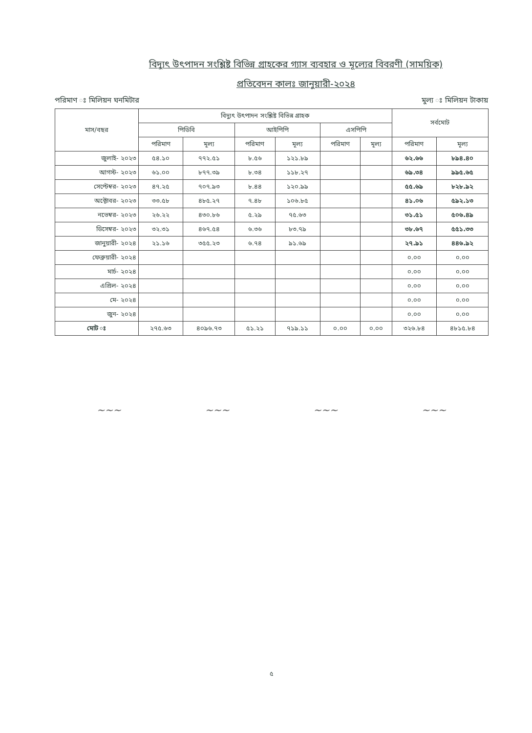বিদ্যুৎ উৎপাদন সংশ্লিষ্ট বিভিন্ন গ্রাহকের গ্যাস ব্যবহার ও মূল্যের বিবরণী (সাময়িক)
প্রতিবেদন কালঃ জানুয়ারী-২০২৪
পরিমাণ ঃ মিলিয়ন ঘনমিটার মুল্য ঃ মিলিয়ন টাকায়
| মাস/বছর | বিদ্যুৎ উৎপাদন সংশ্লিষ্ট বিভিন্ন গ্রাহক | | | | | | সর্বমোট | |
| --- | --- | --- | --- | --- | --- | --- | --- | --- |
| | পিডিবি | | আইপিপি | | এসপিপি | | | |
| | পরিমাণ | মূল্য | পরিমাণ | মূল্য | পরিমাণ | মূল্য | পরিমাণ | মূল্য |
| জুলাই- ২০২৩ | ৫৪.১০ | ৭৭২.৫১ | ৮.৫৬ | ১২১.৮৯ | | | ৬২.৬৬ | ৮৯৪.৪০ |
| আগস্ট- ২০২৩ | ৬১.০০ | ৮৭৭.৩৯ | ৮.৩৪ | ১১৮.২৭ | | | ৬৯.৩৪ | ৯৯৫.৬৫ |
| সেপ্টেম্বর- ২০২৩ | ৪৭.২৫ | ৭০৭.৯৩ | ৮.৪৪ | ১২০.৯৯ | | | ৫৫.৬৯ | ৮২৮.৯২ |
| অক্টোবর- ২০২৩ | ৩৩.৫৮ | ৪৮৫.২৭ | ৭.৪৮ | ১০৬.৮৫ | | | ৪১.০৬ | ৫৯২.১৩ |
| নভেম্বর- ২০২৩ | ২৬.২২ | ৪৩০.৮৬ | ৫.২৯ | ৭৫.৬৩ | | | ৩১.৫১ | ৫০৬.৪৯ |
| ডিসেম্বর- ২০২৩ | ৩২.৩১ | ৪৬৭.৫৪ | ৬.৩৬ | ৮৩.৭৯ | | | ৩৮.৬৭ | ৫৫১.৩৩ |
| জানুয়ারী- ২০২৪ | ২১.১৬ | ৩৫৫.২৩ | ৬.৭৪ | ৯১.৬৯ | | | ২৭.৯১ | ৪৪৬.৯২ |
| ফেব্রুয়ারী- ২০২৪ | | | | | | | ০.০০ | ০.০০ |
| মার্চ- ২০২৪ | | | | | | | ০.০০ | ০.০০ |
| এপ্রিল- ২০২৪ | | | | | | | ০.০০ | ০.০০ |
| মে- ২০২৪ | | | | | | | ০.০০ | ০.০০ |
| জুন- ২০২৪ | | | | | | | ০.০০ | ০.০০ |
| মোট ঃ | ২৭৫.৬৩ | ৪০৯৬.৭৩ | ৫১.২১ | ৭১৯.১১ | ০.০০ | ০.০০ | ৩২৬.৮৪ | ৪৮১৫.৮৪ |
~~~ ~~~ ~~~ ~~~
৫